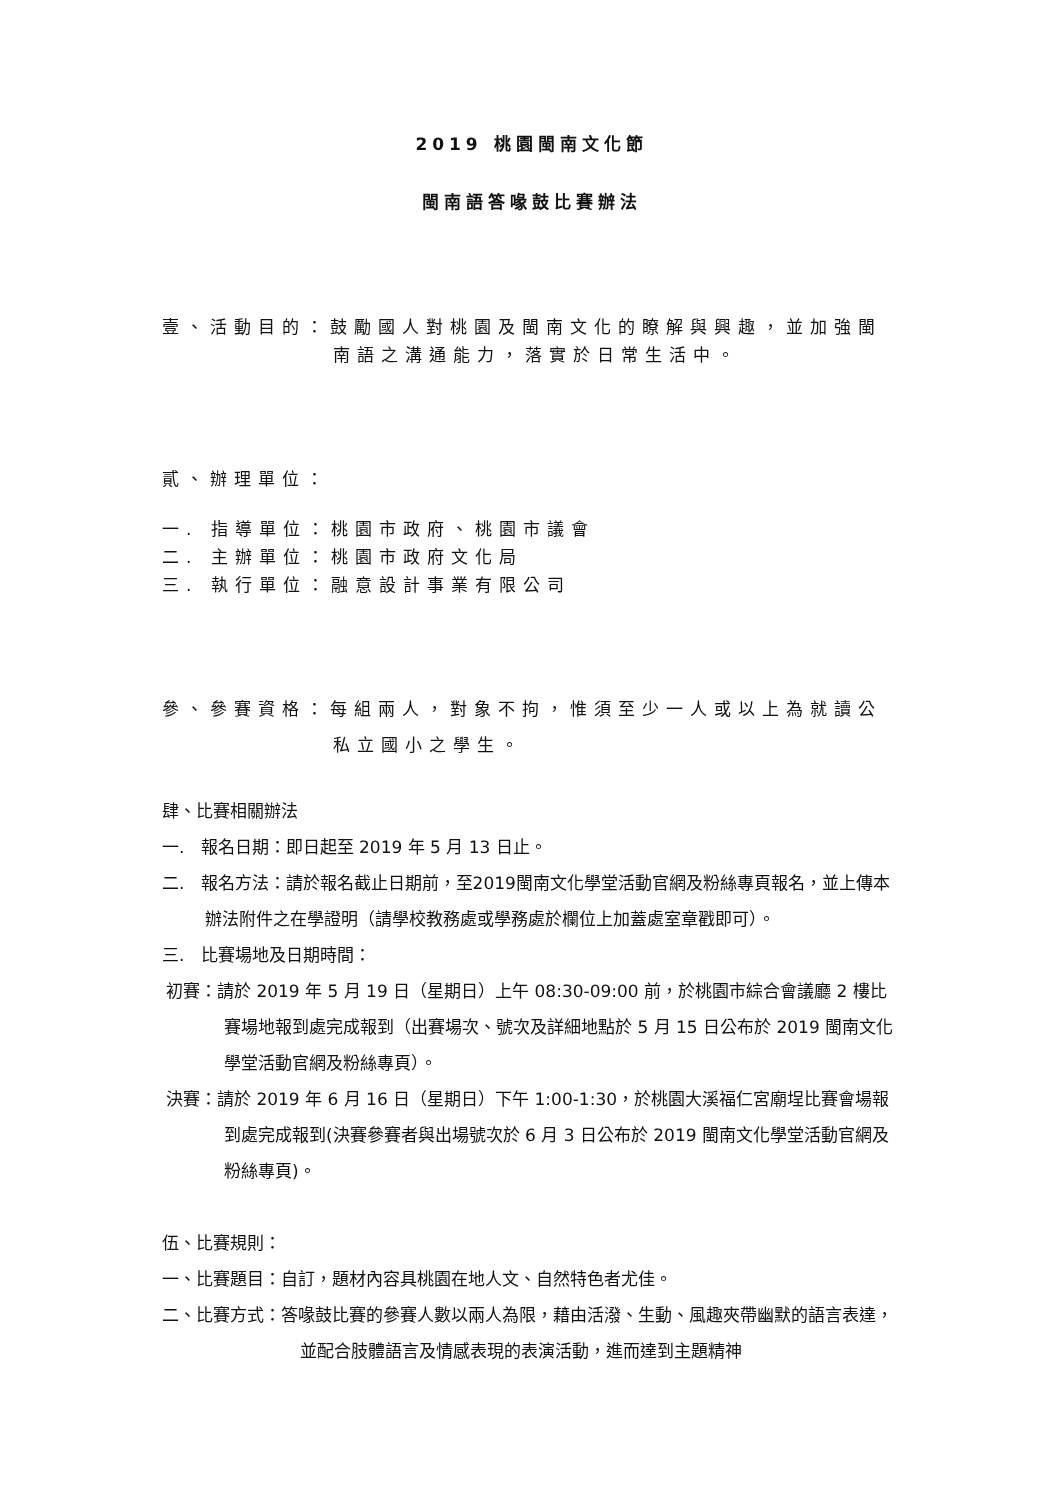2019 桃園閩南文化節
閩南語答喙鼓比賽辦法
壹、活動目的：鼓勵國人對桃園及閩南文化的瞭解與興趣，並加強閩
南語之溝通能力，落實於日常生活中。
貳、辦理單位：
一. 指導單位：桃園市政府、桃園市議會
二. 主辦單位：桃園市政府文化局
三. 執行單位：融意設計事業有限公司
參、參賽資格：每組兩人，對象不拘，惟須至少一人或以上為就讀公
私立國小之學生。
肆、比賽相關辦法
一. 報名日期：即日起至 2019 年 5 月 13 日止。
二. 報名方法：請於報名截止日期前，至2019閩南文化學堂活動官網及粉絲專頁報名，並上傳本辦法附件之在學證明（請學校教務處或學務處於欄位上加蓋處室章戳即可）。
三. 比賽場地及日期時間：
初賽：請於 2019 年 5 月 19 日（星期日）上午 08:30-09:00 前，於桃園市綜合會議廳 2 樓比賽場地報到處完成報到（出賽場次、號次及詳細地點於 5 月 15 日公布於 2019 閩南文化學堂活動官網及粉絲專頁）。
決賽：請於 2019 年 6 月 16 日（星期日）下午 1:00-1:30，於桃園大溪福仁宮廟埕比賽會場報到處完成報到(決賽參賽者與出場號次於 6 月 3 日公布於 2019 閩南文化學堂活動官網及粉絲專頁)。
伍、比賽規則：
一、比賽題目：自訂，題材內容具桃園在地人文、自然特色者尤佳。
二、比賽方式：答喙鼓比賽的參賽人數以兩人為限，藉由活潑、生動、風趣夾帶幽默的語言表達，並配合肢體語言及情感表現的表演活動，進而達到主題精神